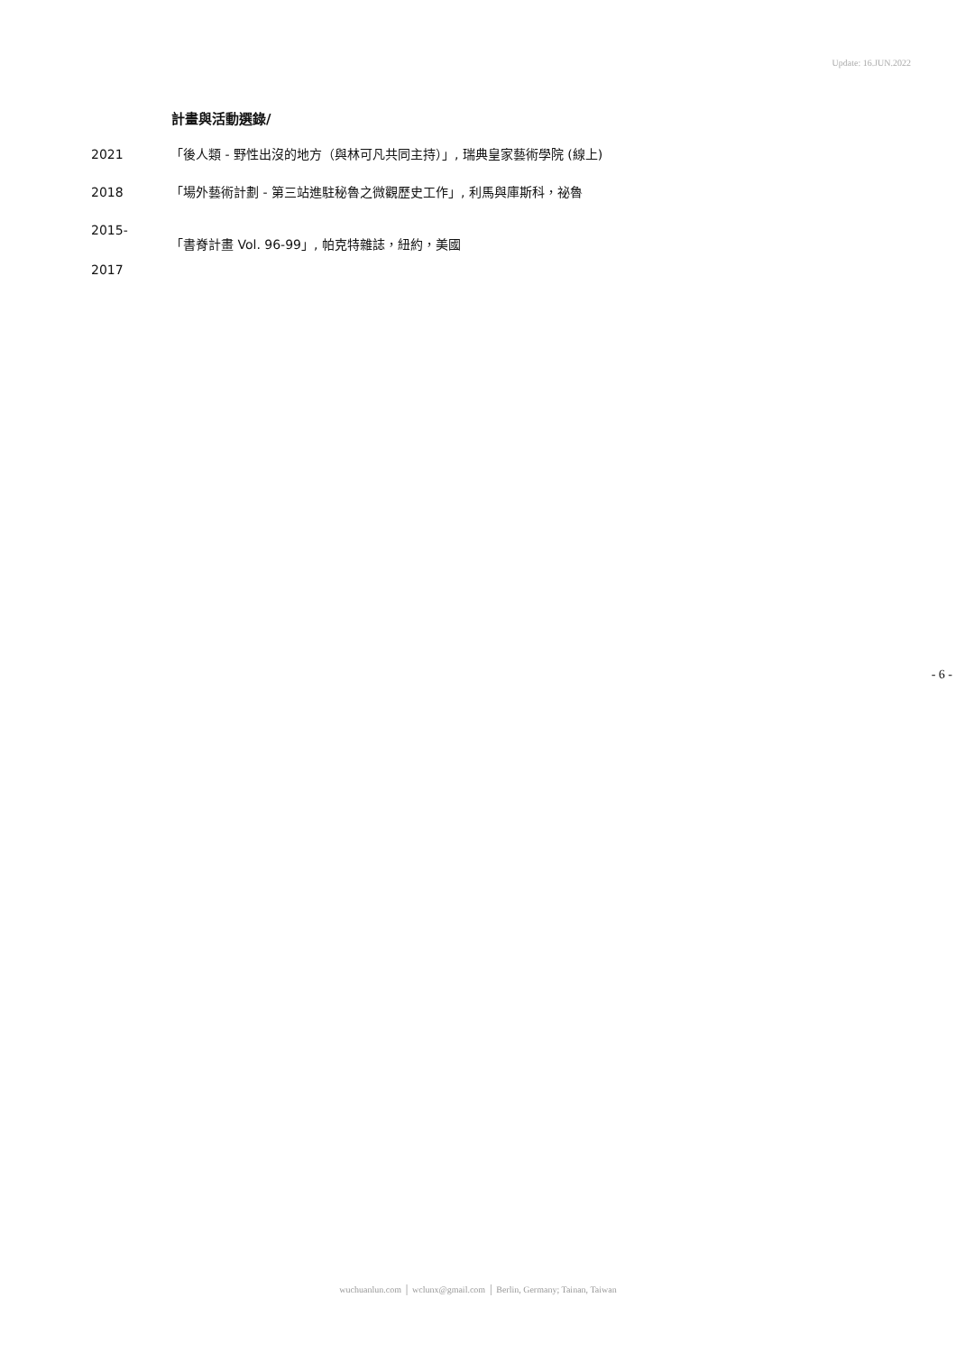Update: 16.JUN.2022
計畫與活動選錄/
2021 「後人類 - 野性出沒的地方（與林可凡共同主持）」, 瑞典皇家藝術學院 (線上)
2018 「場外藝術計劃 - 第三站進駐秘魯之微觀歷史工作」, 利馬與庫斯科，祕魯
2015-
2017
「書脊計畫 Vol. 96-99」, 帕克特雜誌，紐約，美國
- 6 -
wuchuanlun.com │ wclunx@gmail.com │ Berlin, Germany; Tainan, Taiwan